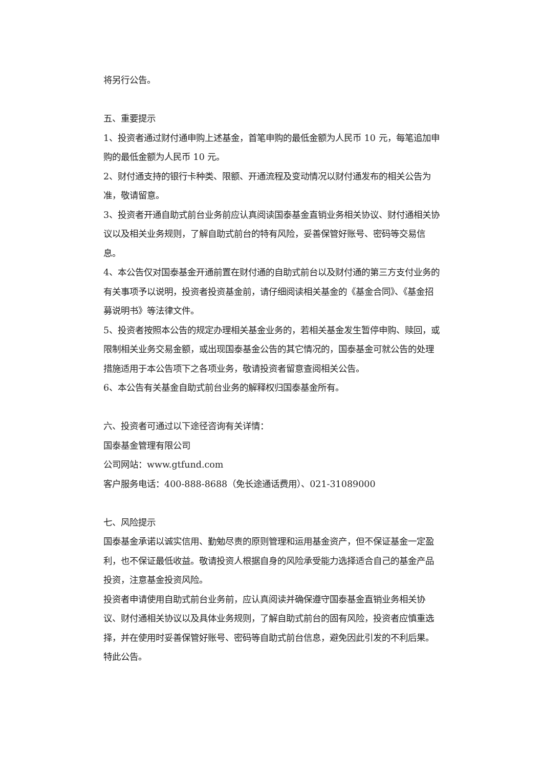将另行公告。
五、重要提示
1、投资者通过财付通申购上述基金，首笔申购的最低金额为人民币 10 元，每笔追加申购的最低金额为人民币 10 元。
2、财付通支持的银行卡种类、限额、开通流程及变动情况以财付通发布的相关公告为准，敬请留意。
3、投资者开通自助式前台业务前应认真阅读国泰基金直销业务相关协议、财付通相关协议以及相关业务规则，了解自助式前台的特有风险，妥善保管好账号、密码等交易信息。
4、本公告仅对国泰基金开通前置在财付通的自助式前台以及财付通的第三方支付业务的有关事项予以说明，投资者投资基金前，请仔细阅读相关基金的《基金合同》、《基金招募说明书》等法律文件。
5、投资者按照本公告的规定办理相关基金业务的，若相关基金发生暂停申购、赎回，或限制相关业务交易金额，或出现国泰基金公告的其它情况的，国泰基金可就公告的处理措施适用于本公告项下之各项业务，敬请投资者留意查阅相关公告。
6、本公告有关基金自助式前台业务的解释权归国泰基金所有。
六、投资者可通过以下途径咨询有关详情：
国泰基金管理有限公司
公司网站：www.gtfund.com
客户服务电话：400-888-8688（免长途通话费用）、021-31089000
七、风险提示
国泰基金承诺以诚实信用、勤勉尽责的原则管理和运用基金资产，但不保证基金一定盈利，也不保证最低收益。敬请投资人根据自身的风险承受能力选择适合自己的基金产品投资，注意基金投资风险。
投资者申请使用自助式前台业务前，应认真阅读并确保遵守国泰基金直销业务相关协议、财付通相关协议以及具体业务规则，了解自助式前台的固有风险，投资者应慎重选择，并在使用时妥善保管好账号、密码等自助式前台信息，避免因此引发的不利后果。
特此公告。